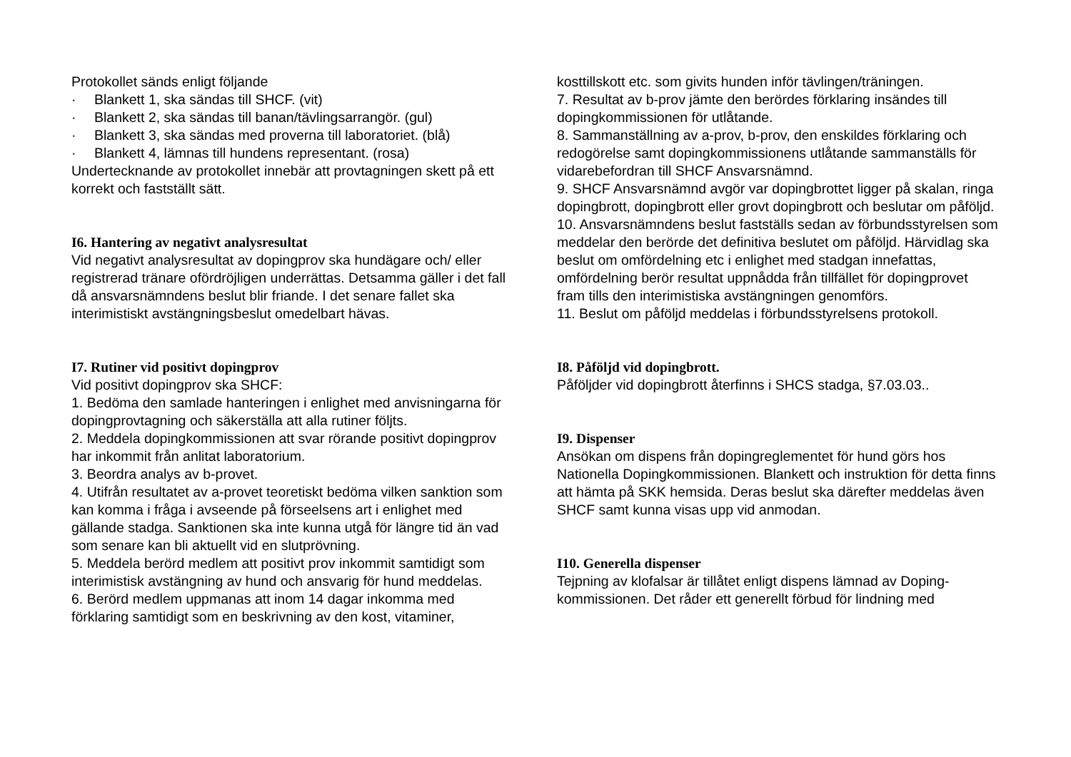Protokollet sänds enligt följande
· Blankett 1, ska sändas till SHCF. (vit)
· Blankett 2, ska sändas till banan/tävlingsarrangör. (gul)
· Blankett 3, ska sändas med proverna till laboratoriet. (blå)
· Blankett 4, lämnas till hundens representant. (rosa)
Undertecknande av protokollet innebär att provtagningen skett på ett korrekt och fastställt sätt.
I6. Hantering av negativt analysresultat
Vid negativt analysresultat av dopingprov ska hundägare och/ eller registrerad tränare ofördröjligen underrättas. Detsamma gäller i det fall då ansvarsnämndens beslut blir friande. I det senare fallet ska interimistiskt avstängningsbeslut omedelbart hävas.
I7. Rutiner vid positivt dopingprov
Vid positivt dopingprov ska SHCF:
1. Bedöma den samlade hanteringen i enlighet med anvisningarna för dopingprovtagning och säkerställa att alla rutiner följts.
2. Meddela dopingkommissionen att svar rörande positivt dopingprov har inkommit från anlitat laboratorium.
3. Beordra analys av b-provet.
4. Utifrån resultatet av a-provet teoretiskt bedöma vilken sanktion som kan komma i fråga i avseende på förseelsens art i enlighet med gällande stadga. Sanktionen ska inte kunna utgå för längre tid än vad som senare kan bli aktuellt vid en slutprövning.
5. Meddela berörd medlem att positivt prov inkommit samtidigt som interimistisk avstängning av hund och ansvarig för hund meddelas.
6. Berörd medlem uppmanas att inom 14 dagar inkomma med förklaring samtidigt som en beskrivning av den kost, vitaminer,
kosttillskott etc. som givits hunden inför tävlingen/träningen.
7. Resultat av b-prov jämte den berördes förklaring insändes till dopingkommissionen för utlåtande.
8. Sammanställning av a-prov, b-prov, den enskildes förklaring och redogörelse samt dopingkommissionens utlåtande sammanställs för vidarebefordran till SHCF Ansvarsnämnd.
9. SHCF Ansvarsnämnd avgör var dopingbrottet ligger på skalan, ringa dopingbrott, dopingbrott eller grovt dopingbrott och beslutar om påföljd.
10. Ansvarsnämndens beslut fastställs sedan av förbundsstyrelsen som meddelar den berörde det definitiva beslutet om påföljd. Härvidlag ska beslut om omfördelning etc i enlighet med stadgan innefattas, omfördelning berör resultat uppnådda från tillfället för dopingprovet fram tills den interimistiska avstängningen genomförs.
11. Beslut om påföljd meddelas i förbundsstyrelsens protokoll.
I8. Påföljd vid dopingbrott.
Påföljder vid dopingbrott återfinns i SHCS stadga, §7.03.03..
I9. Dispenser
Ansökan om dispens från dopingreglementet för hund görs hos Nationella Dopingkommissionen. Blankett och instruktion för detta finns att hämta på SKK hemsida. Deras beslut ska därefter meddelas även SHCF samt kunna visas upp vid anmodan.
I10. Generella dispenser
Tejpning av klofalsar är tillåtet enligt dispens lämnad av Doping-kommissionen. Det råder ett generellt förbud för lindning med